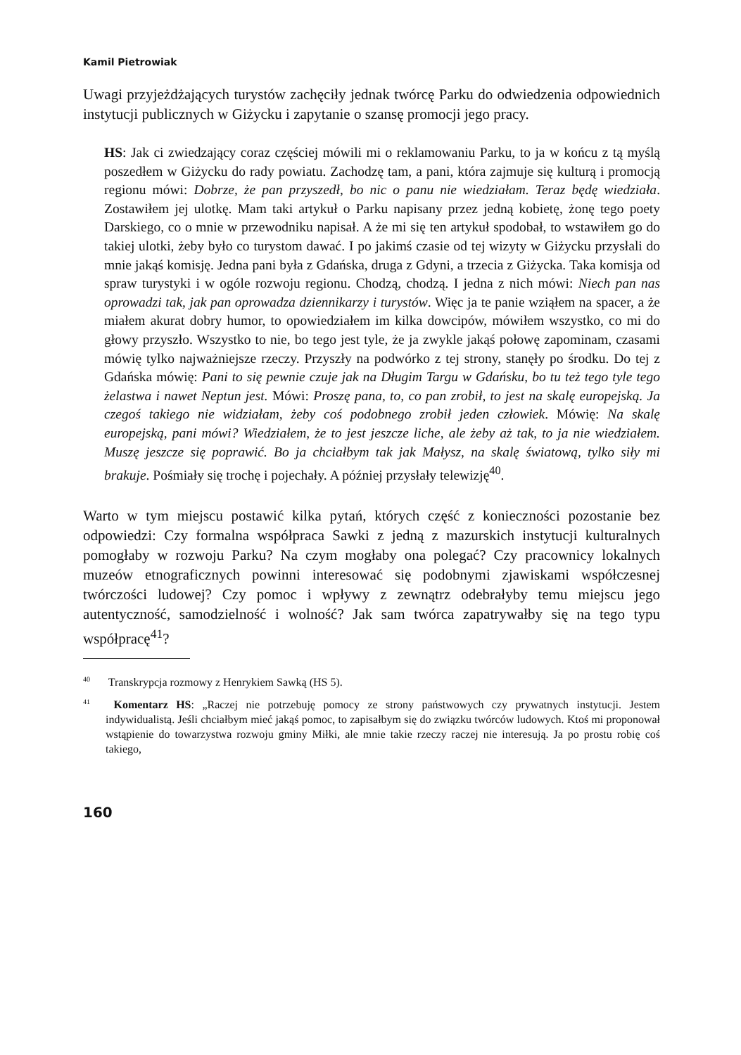Kamil Pietrowiak
Uwagi przyjeżdżających turystów zachęciły jednak twórcę Parku do odwiedzenia odpowiednich instytucji publicznych w Giżycku i zapytanie o szansę promocji jego pracy.
HS: Jak ci zwiedzający coraz częściej mówili mi o reklamowaniu Parku, to ja w końcu z tą myślą poszedłem w Giżycku do rady powiatu. Zachodzę tam, a pani, która zajmuje się kulturą i promocją regionu mówi: Dobrze, że pan przyszedł, bo nic o panu nie wiedziałam. Teraz będę wiedziała. Zostawiłem jej ulotkę. Mam taki artykuł o Parku napisany przez jedną kobietę, żonę tego poety Darskiego, co o mnie w przewodniku napisał. A że mi się ten artykuł spodobał, to wstawiłem go do takiej ulotki, żeby było co turystom dawać. I po jakimś czasie od tej wizyty w Giżycku przysłali do mnie jakąś komisję. Jedna pani była z Gdańska, druga z Gdyni, a trzecia z Giżycka. Taka komisja od spraw turystyki i w ogóle rozwoju regionu. Chodzą, chodzą. I jedna z nich mówi: Niech pan nas oprowadzi tak, jak pan oprowadza dziennikarzy i turystów. Więc ja te panie wziąłem na spacer, a że miałem akurat dobry humor, to opowiedziałem im kilka dowcipów, mówiłem wszystko, co mi do głowy przyszło. Wszystko to nie, bo tego jest tyle, że ja zwykle jakąś połowę zapominam, czasami mówię tylko najważniejsze rzeczy. Przyszły na podwórko z tej strony, stanęły po środku. Do tej z Gdańska mówię: Pani to się pewnie czuje jak na Długim Targu w Gdańsku, bo tu też tego tyle tego żelastwa i nawet Neptun jest. Mówi: Proszę pana, to, co pan zrobił, to jest na skalę europejską. Ja czegoś takiego nie widziałam, żeby coś podobnego zrobił jeden człowiek. Mówię: Na skalę europejską, pani mówi? Wiedziałem, że to jest jeszcze liche, ale żeby aż tak, to ja nie wiedziałem. Muszę jeszcze się poprawić. Bo ja chciałbym tak jak Małysz, na skalę światową, tylko siły mi brakuje. Pośmiały się trochę i pojechały. A później przysłały telewizję<sup>40</sup>.
Warto w tym miejscu postawić kilka pytań, których część z konieczności pozostanie bez odpowiedzi: Czy formalna współpraca Sawki z jedną z mazurskich instytucji kulturalnych pomogłaby w rozwoju Parku? Na czym mogłaby ona polegać? Czy pracownicy lokalnych muzeów etnograficznych powinni interesować się podobnymi zjawiskami współczesnej twórczości ludowej? Czy pomoc i wpływy z zewnątrz odebrałyby temu miejscu jego autentyczność, samodzielność i wolność? Jak sam twórca zapatrywałby się na tego typu współpracę<sup>41</sup>?
<sup>40</sup> Transkrypcja rozmowy z Henrykiem Sawką (HS 5).
<sup>41</sup> Komentarz HS: „Raczej nie potrzebuję pomocy ze strony państwowych czy prywatnych instytucji. Jestem indywidualistą. Jeśli chciałbym mieć jakąś pomoc, to zapisałbym się do związku twórców ludowych. Ktoś mi proponował wstąpienie do towarzystwa rozwoju gminy Miłki, ale mnie takie rzeczy raczej nie interesują. Ja po prostu robię coś takiego,
160